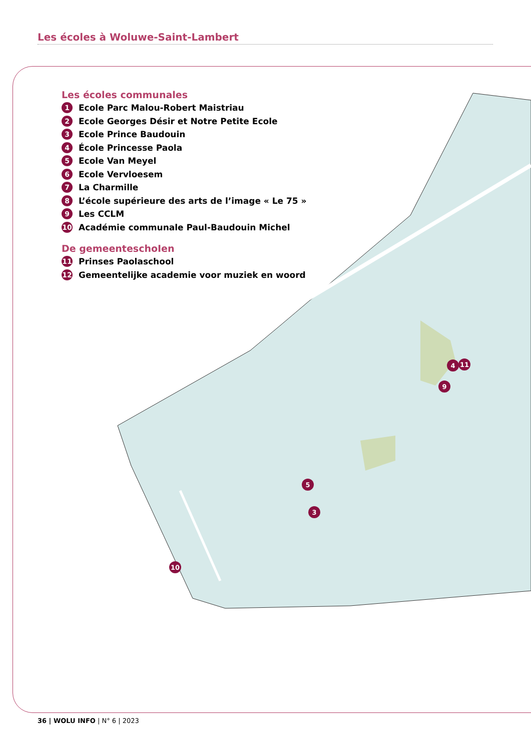Les écoles à Woluwe-Saint-Lambert
4
11
9
5
3
10
Les écoles communales
1 Ecole Parc Malou-Robert Maistriau
2 Ecole Georges Désir et Notre Petite Ecole
3 Ecole Prince Baudouin
4 École Princesse Paola
5 Ecole Van Meyel
6 Ecole Vervloesem
7 La Charmille
8 L’école supérieure des arts de l’image « Le 75 »
9 Les CCLM
10 Académie communale Paul-Baudouin Michel
De gemeenteschoIen
11 Prinses Paolaschool
12 Gemeentelijke academie voor muziek en woord
36 | WOLU INFO | N° 6 | 2023